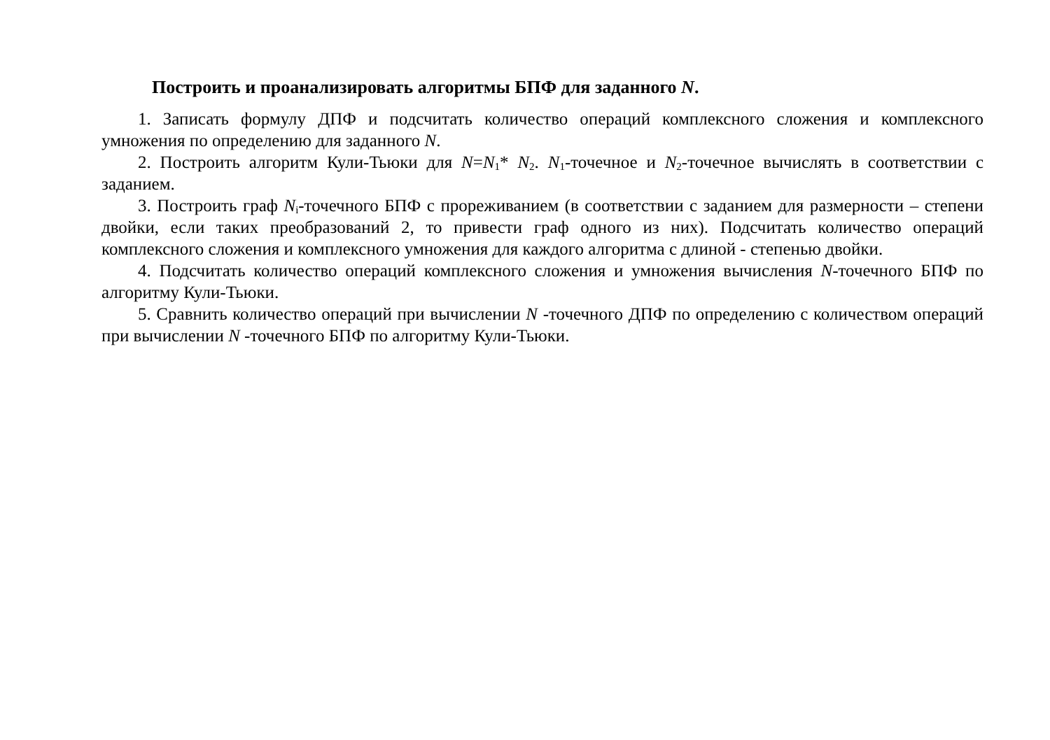Построить и проанализировать алгоритмы БПФ для заданного N.
1. Записать формулу ДПФ и подсчитать количество операций комплексного сложения и комплексного умножения по определению для заданного N.
2. Построить алгоритм Кули-Тьюки для N=N<sub>1</sub>* N<sub>2</sub>. N<sub>1</sub>-точечное и N<sub>2</sub>-точечное вычислять в соответствии с заданием.
3. Построить граф N<sub>i</sub>-точечного БПФ с прореживанием (в соответствии с заданием для размерности – степени двойки, если таких преобразований 2, то привести граф одного из них). Подсчитать количество операций комплексного сложения и комплексного умножения для каждого алгоритма с длиной - степенью двойки.
4. Подсчитать количество операций комплексного сложения и умножения вычисления N-точечного БПФ по алгоритму Кули-Тьюки.
5. Сравнить количество операций при вычислении N -точечного ДПФ по определению с количеством операций при вычислении N -точечного БПФ по алгоритму Кули-Тьюки.